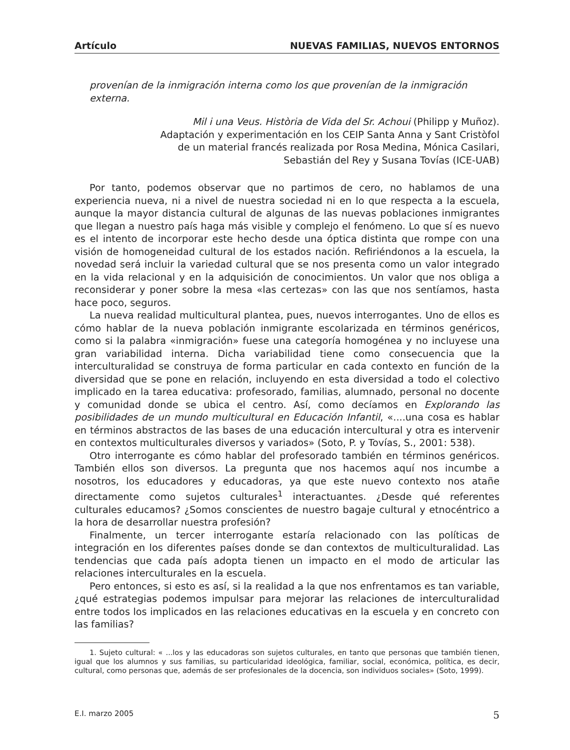Artículo NUEVAS FAMILIAS, NUEVOS ENTORNOS
provenían de la inmigración interna como los que provenían de la inmigración externa.
Mil i una Veus. Història de Vida del Sr. Achoui (Philipp y Muñoz).
Adaptación y experimentación en los CEIP Santa Anna y Sant Cristòfol
de un material francés realizada por Rosa Medina, Mónica Casilari,
Sebastián del Rey y Susana Tovías (ICE-UAB)
Por tanto, podemos observar que no partimos de cero, no hablamos de una experiencia nueva, ni a nivel de nuestra sociedad ni en lo que respecta a la escuela, aunque la mayor distancia cultural de algunas de las nuevas poblaciones inmigrantes que llegan a nuestro país haga más visible y complejo el fenómeno. Lo que sí es nuevo es el intento de incorporar este hecho desde una óptica distinta que rompe con una visión de homogeneidad cultural de los estados nación. Refiriéndonos a la escuela, la novedad será incluir la variedad cultural que se nos presenta como un valor integrado en la vida relacional y en la adquisición de conocimientos. Un valor que nos obliga a reconsiderar y poner sobre la mesa «las certezas» con las que nos sentíamos, hasta hace poco, seguros.
La nueva realidad multicultural plantea, pues, nuevos interrogantes. Uno de ellos es cómo hablar de la nueva población inmigrante escolarizada en términos genéricos, como si la palabra «inmigración» fuese una categoría homogénea y no incluyese una gran variabilidad interna. Dicha variabilidad tiene como consecuencia que la interculturalidad se construya de forma particular en cada contexto en función de la diversidad que se pone en relación, incluyendo en esta diversidad a todo el colectivo implicado en la tarea educativa: profesorado, familias, alumnado, personal no docente y comunidad donde se ubica el centro. Así, como decíamos en Explorando las posibilidades de un mundo multicultural en Educación Infantil, «....una cosa es hablar en términos abstractos de las bases de una educación intercultural y otra es intervenir en contextos multiculturales diversos y variados» (Soto, P. y Tovías, S., 2001: 538).
Otro interrogante es cómo hablar del profesorado también en términos genéricos. También ellos son diversos. La pregunta que nos hacemos aquí nos incumbe a nosotros, los educadores y educadoras, ya que este nuevo contexto nos atañe directamente como sujetos culturales<sup>1</sup> interactuantes. ¿Desde qué referentes culturales educamos? ¿Somos conscientes de nuestro bagaje cultural y etnocéntrico a la hora de desarrollar nuestra profesión?
Finalmente, un tercer interrogante estaría relacionado con las políticas de integración en los diferentes países donde se dan contextos de multiculturalidad. Las tendencias que cada país adopta tienen un impacto en el modo de articular las relaciones interculturales en la escuela.
Pero entonces, si esto es así, si la realidad a la que nos enfrentamos es tan variable, ¿qué estrategias podemos impulsar para mejorar las relaciones de interculturalidad entre todos los implicados en las relaciones educativas en la escuela y en concreto con las familias?
1. Sujeto cultural: « ...los y las educadoras son sujetos culturales, en tanto que personas que también tienen, igual que los alumnos y sus familias, su particularidad ideológica, familiar, social, económica, política, es decir, cultural, como personas que, además de ser profesionales de la docencia, son individuos sociales» (Soto, 1999).
E.I. marzo 2005 5